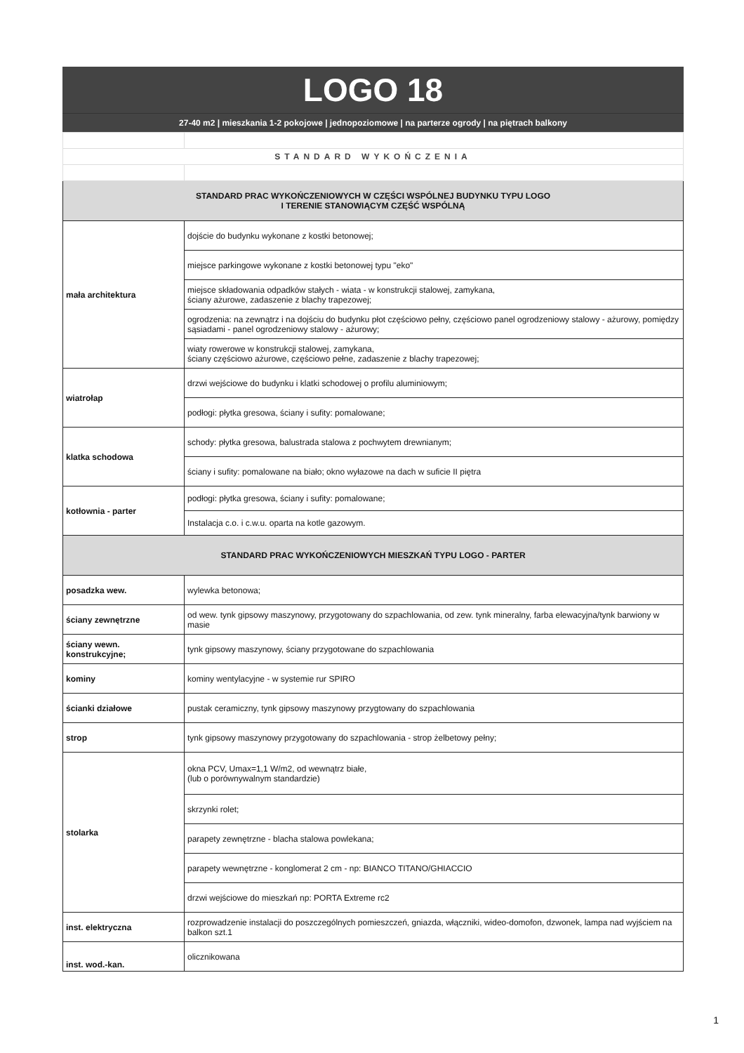LOGO 18
27-40 m2 | mieszkania 1-2 pokojowe | jednopoziomowe | na parterze ogrody | na piętrach balkony
| STANDARD WYKOŃCZENIA | |
| STANDARD PRAC WYKOŃCZENIOWYCH W CZĘŚCI WSPÓLNEJ BUDYNKU TYPU LOGO I TERENIE STANOWIĄCYM CZĘŚĆ WSPÓLNĄ | |
| mała architektura | dojście do budynku wykonane z kostki betonowej; |
| | miejsce parkingowe wykonane z kostki betonowej typu "eko" |
| | miejsce składowania odpadków stałych - wiata - w konstrukcji stalowej, zamykana, ściany ażurowe, zadaszenie z blachy trapezowej; |
| | ogrodzenia: na zewnątrz i na dojściu do budynku płot częściowo pełny, częściowo panel ogrodzeniowy stalowy - ażurowy, pomiędzy sąsiadami - panel ogrodzeniowy stalowy - ażurowy; |
| | wiaty rowerowe w konstrukcji stalowej, zamykana, ściany częściowo ażurowe, częściowo pełne, zadaszenie z blachy trapezowej; |
| wiatrołap | drzwi wejściowe do budynku i klatki schodowej o profilu aluminiowym; |
| | podłogi: płytka gresowa, ściany i sufity: pomalowane; |
| klatka schodowa | schody: płytka gresowa, balustrada stalowa z pochwytem drewnianym; |
| | ściany i sufity: pomalowane na biało; okno wyłazowe na dach w suficie II piętra |
| kotłownia - parter | podłogi: płytka gresowa, ściany i sufity: pomalowane; |
| | Instalacja c.o. i c.w.u. oparta na kotle gazowym. |
| STANDARD PRAC WYKOŃCZENIOWYCH MIESZKAŃ TYPU LOGO - PARTER | |
| posadzka wew. | wylewka betonowa; |
| ściany zewnętrzne | od wew. tynk gipsowy maszynowy, przygotowany do szpachlowania, od zew. tynk mineralny, farba elewacyjna/tynk barwiony w masie |
| ściany wewn. konstrukcyjne; | tynk gipsowy maszynowy, ściany przygotowane do szpachlowania |
| kominy | kominy wentylacyjne - w systemie rur SPIRO |
| ścianki działowe | pustak ceramiczny, tynk gipsowy maszynowy przygtowany do szpachlowania |
| strop | tynk gipsowy maszynowy przygotowany do szpachlowania - strop żelbetowy pełny; |
| stolarka | okna PCV, Umax=1,1 W/m2, od wewnątrz białe, (lub o porównywalnym standardzie) |
| | skrzynki rolet; |
| | parapety zewnętrzne - blacha stalowa powlekana; |
| | parapety wewnętrzne - konglomerat 2 cm - np: BIANCO TITANO/GHIACCIO |
| | drzwi wejściowe do mieszkań np: PORTA Extreme rc2 |
| inst. elektryczna | rozprowadzenie instalacji do poszczególnych pomieszczeń, gniazda, włączniki, wideo-domofon, dzwonek, lampa nad wyjściem na balkon szt.1 |
| inst. wod.-kan. | olicznikowana |
1